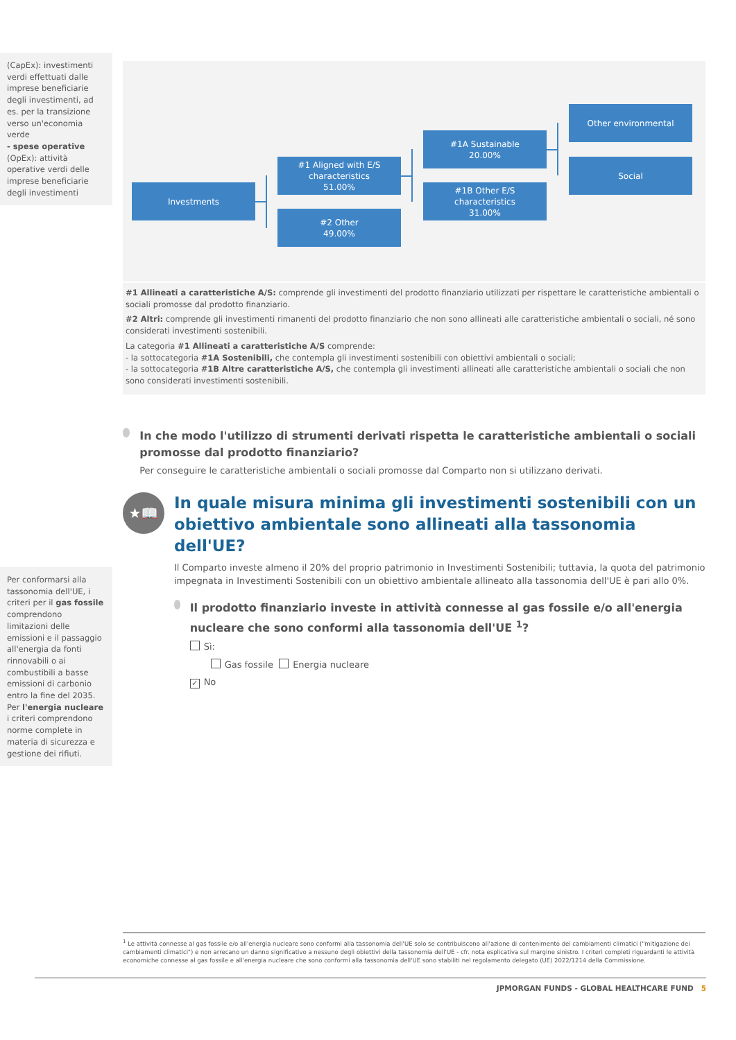(CapEx): investimenti verdi effettuati dalle imprese beneficiarie degli investimenti, ad es. per la transizione verso un'economia verde
- spese operative (OpEx): attività operative verdi delle imprese beneficiarie degli investimenti
Per conformarsi alla tassonomia dell'UE, i criteri per il gas fossile comprendono limitazioni delle emissioni e il passaggio all'energia da fonti rinnovabili o ai combustibili a basse emissioni di carbonio entro la fine del 2035. Per l'energia nucleare i criteri comprendono norme complete in materia di sicurezza e gestione dei rifiuti.
Investments
#1 Aligned with E/S characteristics
51.00%
#2 Other
49.00%
#1A Sustainable
20.00%
#1B Other E/S characteristics
31.00%
Other environmental
Social
#1 Allineati a caratteristiche A/S: comprende gli investimenti del prodotto finanziario utilizzati per rispettare le caratteristiche ambientali o sociali promosse dal prodotto finanziario.
#2 Altri: comprende gli investimenti rimanenti del prodotto finanziario che non sono allineati alle caratteristiche ambientali o sociali, né sono considerati investimenti sostenibili.
La categoria #1 Allineati a caratteristiche A/S comprende:
- la sottocategoria #1A Sostenibili, che contempla gli investimenti sostenibili con obiettivi ambientali o sociali;
- la sottocategoria #1B Altre caratteristiche A/S, che contempla gli investimenti allineati alle caratteristiche ambientali o sociali che non sono considerati investimenti sostenibili.
In che modo l'utilizzo di strumenti derivati rispetta le caratteristiche ambientali o sociali promosse dal prodotto finanziario?
Per conseguire le caratteristiche ambientali o sociali promosse dal Comparto non si utilizzano derivati.
★📖
In quale misura minima gli investimenti sostenibili con un obiettivo ambientale sono allineati alla tassonomia dell'UE?
Il Comparto investe almeno il 20% del proprio patrimonio in Investimenti Sostenibili; tuttavia, la quota del patrimonio impegnata in Investimenti Sostenibili con un obiettivo ambientale allineato alla tassonomia dell'UE è pari allo 0%.
Il prodotto finanziario investe in attività connesse al gas fossile e/o all'energia nucleare che sono conformi alla tassonomia dell'UE <sup>1</sup>?
Sì:
Gas fossile Energia nucleare
✓ No
<sup>1</sup> Le attività connesse al gas fossile e/o all'energia nucleare sono conformi alla tassonomia dell'UE solo se contribuiscono all'azione di contenimento dei cambiamenti climatici ("mitigazione dei cambiamenti climatici") e non arrecano un danno significativo a nessuno degli obiettivi della tassonomia dell'UE - cfr. nota esplicativa sul margine sinistro. I criteri completi riguardanti le attività economiche connesse al gas fossile e all'energia nucleare che sono conformi alla tassonomia dell'UE sono stabiliti nel regolamento delegato (UE) 2022/1214 della Commissione.
JPMORGAN FUNDS - GLOBAL HEALTHCARE FUND 5